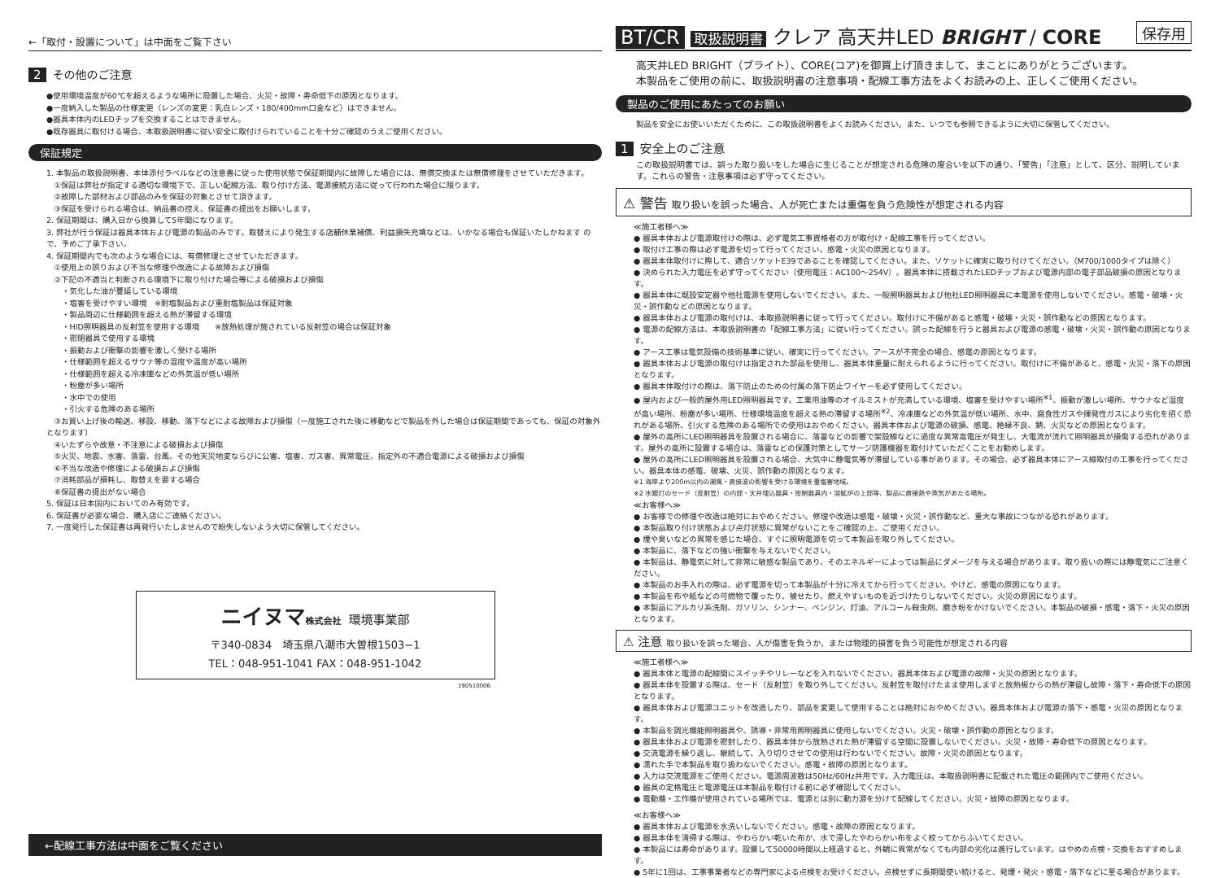←「取付・設置について」は中面をご覧下さい
2 その他のご注意
●使用環境温度が60℃を超えるような場所に設置した場合、火災・故障・寿命低下の原因となります。
●一度納入した製品の仕様変更（レンズの変更：乳白レンズ・180/400mm口金など）はできません。
●器具本体内のLEDチップを交換することはできません。
●既存器具に取付ける場合、本取扱説明書に従い安全に取付けられていることを十分ご確認のうえご使用ください。
保証規定
1. 本製品の取扱説明書、本体添付ラベルなどの注意書に従った使用状態で保証期間内に故障した場合には、無償交換または無償修理をさせていただきます。
　①保証は弊社が指定する適切な環境下で、正しい配線方法、取り付け方法、電源接続方法に従って行われた場合に限ります。
　②故障した部材および部品のみを保証の対象とさせて頂きます。
　③保証を受けられる場合は、納品書の控え、保証書の提出をお願いします。
2. 保証期間は、購入日から換算して5年間になります。
3. 弊社が行う保証は器具本体および電源の製品のみです。取替えにより発生する店舗休業補償、利益損失充填などは、いかなる場合も保証いたしかねます の で、予めご了承下さい。
4. 保証期間内でも次のような場合には、有償修理とさせていただきます。
　①使用上の誤りおよび不当な修理や改造による故障および損傷
　②下記の不適当と判断される環境下に取り付けた場合等による破損および損傷
　　・気化した油が蔓延している環境
　　・塩害を受けやすい環境　※耐塩製品および重耐塩製品は保証対象
　　・製品周辺に仕様範囲を超える熱が滞留する環境
　　・HID照明器具の反射笠を使用する環境　　※放熱処理が施されている反射笠の場合は保証対象
　　・密閉器具で使用する環境
　　・振動および衝撃の影響を激しく受ける場所
　　・仕様範囲を超えるサウナ等の湿度や温度が高い場所
　　・仕様範囲を超える冷凍庫などの外気温が低い場所
　　・粉塵が多い場所
　　・水中での使用
　　・引火する危険のある場所
　③お買い上げ後の輸送、移設、移動、落下などによる故障および損傷（一度施工された後に移動などで製品を外した場合は保証期間であっても、保証の対象外となります）
　④いたずらや故意・不注意による破損および損傷
　⑤火災、地震、水害、落雷、台風、その他天災地変ならびに公害、塩害、ガス害、異常電圧、指定外の不適合電源による破損および損傷
　⑥不当な改造や修理による破損および損傷
　⑦消耗部品が損耗し、取替えを要する場合
　⑧保証書の提出がない場合
5. 保証は日本国内においてのみ有効です。
6. 保証書が必要な場合、購入店にご連絡ください。
7. 一度発行した保証書は再発行いたしませんので紛失しないよう大切に保管してください。
ニイヌマ株式会社 環境事業部
〒340-0834　埼玉県八潮市大曽根1503−1
TEL：048-951-1041 FAX：048-951-1042
190510006
←配線工事方法は中面をご覧ください
BT/CR 取扱説明書 クレア 高天井LED BRIGHT / CORE 保存用
高天井LED BRIGHT（ブライト）、CORE(コア)を御買上げ頂きまして、まことにありがとうございます。
本製品をご使用の前に、取扱説明書の注意事項・配線工事方法をよくお読みの上、正しくご使用ください。
製品のご使用にあたってのお願い
製品を安全にお使いいただくために、この取扱説明書をよくお読みください。また、いつでも参照できるように大切に保管してください。
1 安全上のご注意
この取扱説明書では、誤った取り扱いをした場合に生じることが想定される危険の度合いを以下の通り、「警告」「注意」として、区分、説明しています。これらの警告・注意事項は必ず守ってください。
⚠ 警告 取り扱いを誤った場合、人が死亡または重傷を負う危険性が想定される内容
≪施工者様へ≫
● 器具本体および電源取付けの際は、必ず電気工事資格者の方が取付け・配線工事を行ってください。
● 取付け工事の際は必ず電源を切って行ってください。感電・火災の原因となります。
● 器具本体取付けに際して、適合ソケットE39であることを確認してください。また、ソケットに確実に取り付けてください。（M700/1000タイプは除く）
● 決められた入力電圧を必ず守ってください（使用電圧：AC100〜254V）。器具本体に搭載されたLEDチップおよび電源内部の電子部品破損の原因となります。
● 器具本体に既設安定器や他社電源を使用しないでください。また、一般照明器具および他社LED照明器具に本電源を使用しないでください。感電・破壊・火災・誤作動などの原因となります。
● 器具本体および電源の取付けは、本取扱説明書に従って行ってください。取付けに不備があると感電・破壊・火災・誤作動などの原因となります。
● 電源の配線方法は、本取扱説明書の「配線工事方法」に従い行ってください。誤った配線を行うと器具および電源の感電・破壊・火災・誤作動の原因となります。
● アース工事は電気設備の技術基準に従い、確実に行ってください。アースが不完全の場合、感電の原因となります。
● 器具本体および電源の取付けは指定された部品を使用し、器具本体重量に耐えられるように行ってください。取付けに不備があると、感電・火災・落下の原因となります。
● 器具本体取付けの際は、落下防止のための付属の落下防止ワイヤーを必ず使用してください。
● 屋内および一般的屋外用LED照明器具です。工業用油等のオイルミストが充満している環境、塩害を受けやすい場所<sup>※1</sup>、振動が激しい場所、サウナなど湿度が高い場所、粉塵が多い場所、仕様環境温度を超える熱の滞留する場所<sup>※2</sup>、冷凍庫などの外気温が低い場所、水中、腐食性ガスや揮発性ガスにより劣化を招く恐れがある場所、引火する危険のある場所での使用はおやめください。器具本体および電源の破損、感電、絶縁不良、錆、火災などの原因となります。
● 屋外の高所にLED照明器具を設置される場合に、落雷などの影響で架設線などに過度な異常高電圧が発生し、大電流が流れて照明器具が損傷する恐れがあります。屋外の高所に設置する場合は、落雷などの保護対策としてサージ防護機器を取付けていただくことをお勧めします。
● 屋外の高所にLED照明器具を設置される場合、大気中に静電気等が滞留している事があります。その場合、必ず器具本体にアース線取付の工事を行ってください。器具本体の感電、破壊、火災、誤作動の原因となります。
※1 海岸より200m以内の潮風・直接波の影響を受ける環境を重塩害地域。
※2 水銀灯のセード（反射笠）の内部・天井埋込器具・密閉器具内・溶鉱炉の上部等、製品に直接熱や蒸気があたる場所。
≪お客様へ≫
● お客様での修理や改造は絶対におやめください。修理や改造は感電・破壊・火災・誤作動など、重大な事故につながる恐れがあります。
● 本製品取り付け状態および点灯状態に異常がないことをご確認の上、ご使用ください。
● 煙や臭いなどの異常を感じた場合、すぐに照明電源を切って本製品を取り外してください。
● 本製品に、落下などの強い衝撃を与えないでください。
● 本製品は、静電気に対して非常に敏感な製品であり、そのエネルギーによっては製品にダメージを与える場合があります。取り扱いの際には静電気にご注意ください。
● 本製品のお手入れの際は、必ず電源を切って本製品が十分に冷えてから行ってください。やけど、感電の原因になります。
● 本製品を布や紙などの可燃物で覆ったり、被せたり、燃えやすいものを近づけたりしないでください。火災の原因になります。
● 本製品にアルカリ系洗剤、ガソリン、シンナー、ベンジン、灯油、アルコール殺虫剤、磨き粉をかけないでください。本製品の破損・感電・落下・火災の原因となります。
⚠ 注意 取り扱いを誤った場合、人が傷害を負うか、または物理的損害を負う可能性が想定される内容
≪施工者様へ≫
● 器具本体と電源の配線間にスイッチやリレーなどを入れないでください。器具本体および電源の故障・火災の原因となります。
● 器具本体を設置する際は、セード（反射笠）を取り外してください。反射笠を取付けたまま使用しますと放熱板からの熱が滞留し故障・落下・寿命低下の原因となります。
● 器具本体および電源ユニットを改造したり、部品を変更して使用することは絶対におやめください。器具本体および電源の落下・感電・火災の原因となります。
● 本製品を調光機能照明器具や、誘導・非常用照明器具に使用しないでください。火災・破壊・誤作動の原因となります。
● 器具本体および電源を密封したり、器具本体から放熱された熱が滞留する空間に設置しないでください。火災・故障・寿命低下の原因となります。
● 交流電源を繰り返し、継続して、入り切りさせての使用は行わないでください。故障・火災の原因となります。
● 濡れた手で本製品を取り扱わないでください。感電・故障の原因となります。
● 入力は交流電源をご使用ください。電源周波数は50Hz/60Hz共用です。入力電圧は、本取扱説明書に記載された電圧の範囲内でご使用ください。
● 器具の定格電圧と電源電圧は本製品を取付ける前に必ず確認してください。
● 電動機・工作機が使用されている場所では、電源とは別に動力源を分けて配線してください。火災・故障の原因となります。
≪お客様へ≫
● 器具本体および電源を水洗いしないでください。感電・故障の原因となります。
● 器具本体を清掃する際は、やわらかい乾いた布か、水で浸したやわらかい布をよく絞ってからふいてください。
● 本製品には寿命があります。設置して50000時間以上経過すると、外観に異常がなくても内部の劣化は進行しています。はやめの点検・交換をおすすめします。
● 5年に1回は、工事事業者などの専門家による点検をお受けください。点検せずに長期間使い続けると、発煙・発火・感電・落下などに至る場合があります。